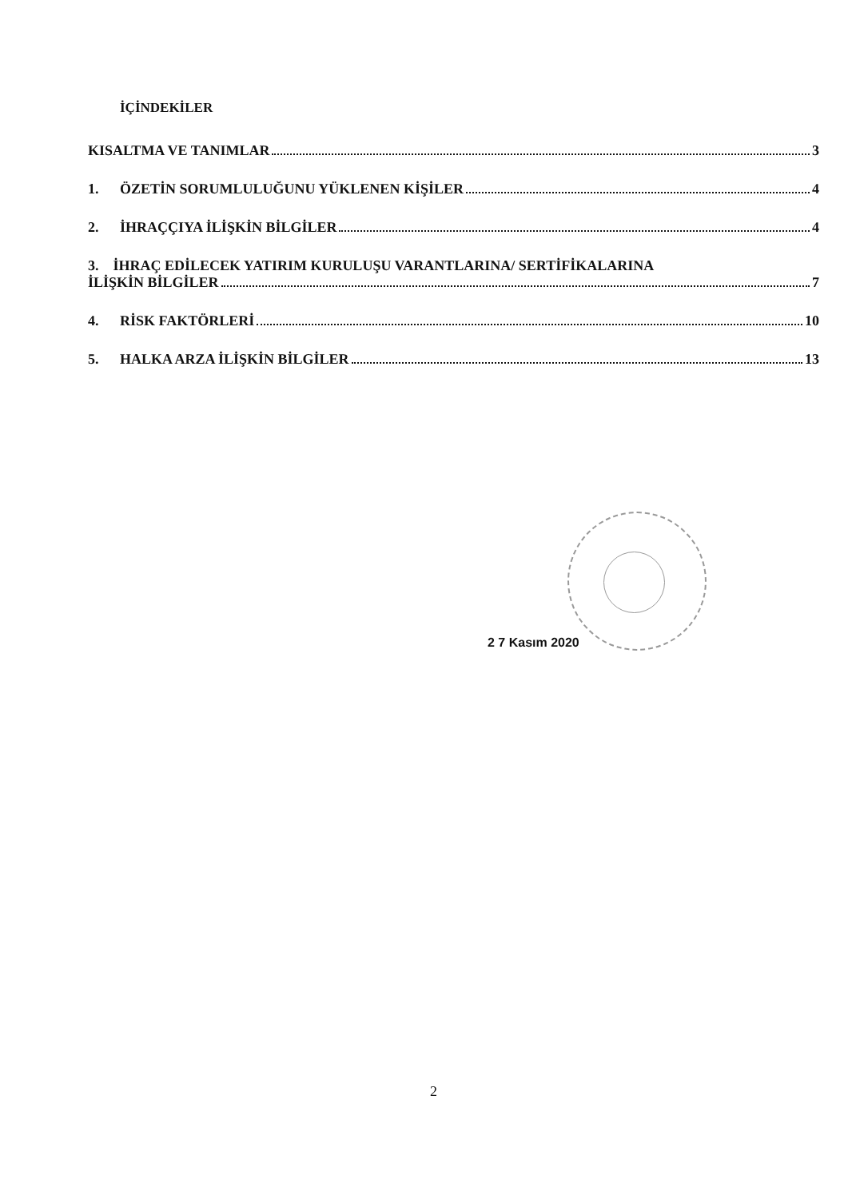İÇİNDEKİLER
KISALTMA VE TANIMLAR 3
1. ÖZETİN SORUMLULUĞUNU YÜKLENEN KİŞİLER 4
2. İHRAÇÇIYA İLİŞKİN BİLGİLER 4
3. İHRAÇ EDİLECEK YATIRIM KURULUŞU VARANTLARINA/ SERTİFİKALARINA
İLİŞKİN BİLGİLER 7
4. RİSK FAKTÖRLERİ 10
5. HALKA ARZA İLİŞKİN BİLGİLER 13
2 7 Kasım 2020
2